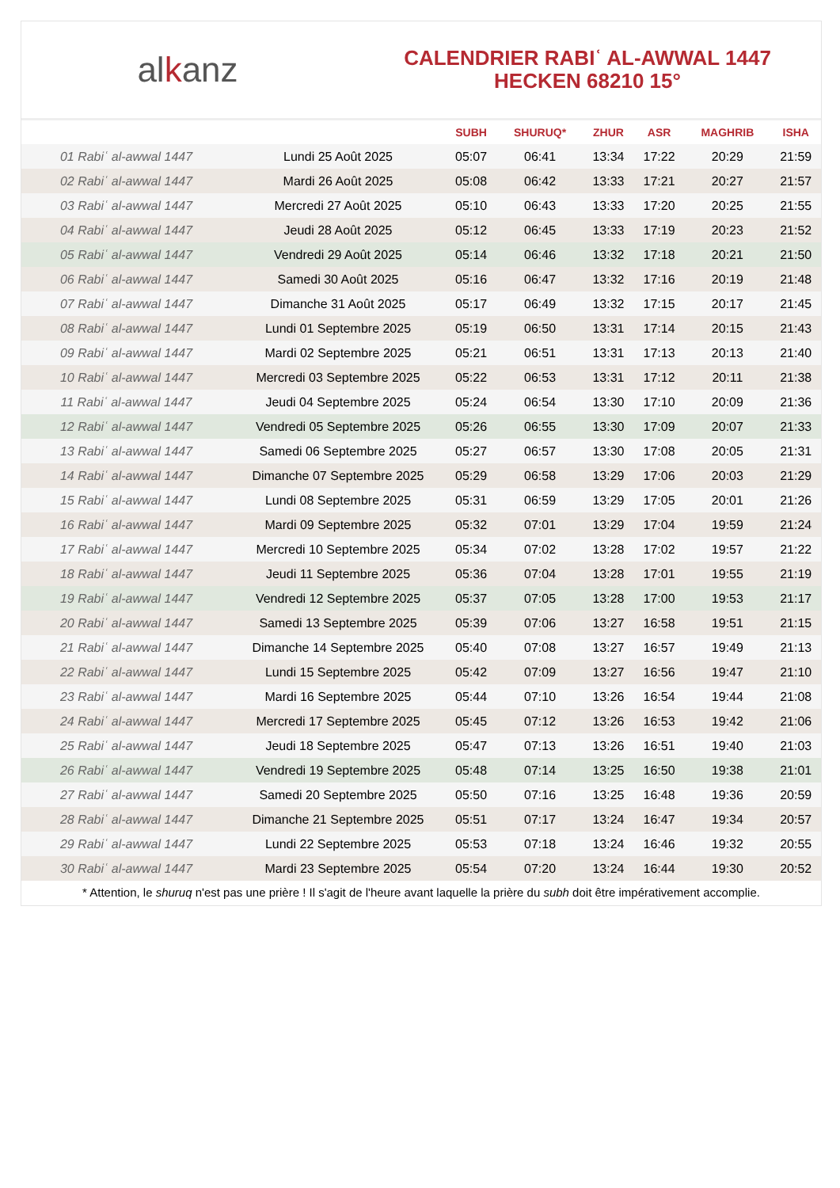alkanz
CALENDRIER RABIʿ AL-AWWAL 1447
HECKEN 68210 15°
| | | SUBH | SHURUQ* | ZHUR | ASR | MAGHRIB | ISHA |
| --- | --- | --- | --- | --- | --- | --- | --- |
| 01 Rabiʿ al-awwal 1447 | Lundi 25 Août 2025 | 05:07 | 06:41 | 13:34 | 17:22 | 20:29 | 21:59 |
| 02 Rabiʿ al-awwal 1447 | Mardi 26 Août 2025 | 05:08 | 06:42 | 13:33 | 17:21 | 20:27 | 21:57 |
| 03 Rabiʿ al-awwal 1447 | Mercredi 27 Août 2025 | 05:10 | 06:43 | 13:33 | 17:20 | 20:25 | 21:55 |
| 04 Rabiʿ al-awwal 1447 | Jeudi 28 Août 2025 | 05:12 | 06:45 | 13:33 | 17:19 | 20:23 | 21:52 |
| 05 Rabiʿ al-awwal 1447 | Vendredi 29 Août 2025 | 05:14 | 06:46 | 13:32 | 17:18 | 20:21 | 21:50 |
| 06 Rabiʿ al-awwal 1447 | Samedi 30 Août 2025 | 05:16 | 06:47 | 13:32 | 17:16 | 20:19 | 21:48 |
| 07 Rabiʿ al-awwal 1447 | Dimanche 31 Août 2025 | 05:17 | 06:49 | 13:32 | 17:15 | 20:17 | 21:45 |
| 08 Rabiʿ al-awwal 1447 | Lundi 01 Septembre 2025 | 05:19 | 06:50 | 13:31 | 17:14 | 20:15 | 21:43 |
| 09 Rabiʿ al-awwal 1447 | Mardi 02 Septembre 2025 | 05:21 | 06:51 | 13:31 | 17:13 | 20:13 | 21:40 |
| 10 Rabiʿ al-awwal 1447 | Mercredi 03 Septembre 2025 | 05:22 | 06:53 | 13:31 | 17:12 | 20:11 | 21:38 |
| 11 Rabiʿ al-awwal 1447 | Jeudi 04 Septembre 2025 | 05:24 | 06:54 | 13:30 | 17:10 | 20:09 | 21:36 |
| 12 Rabiʿ al-awwal 1447 | Vendredi 05 Septembre 2025 | 05:26 | 06:55 | 13:30 | 17:09 | 20:07 | 21:33 |
| 13 Rabiʿ al-awwal 1447 | Samedi 06 Septembre 2025 | 05:27 | 06:57 | 13:30 | 17:08 | 20:05 | 21:31 |
| 14 Rabiʿ al-awwal 1447 | Dimanche 07 Septembre 2025 | 05:29 | 06:58 | 13:29 | 17:06 | 20:03 | 21:29 |
| 15 Rabiʿ al-awwal 1447 | Lundi 08 Septembre 2025 | 05:31 | 06:59 | 13:29 | 17:05 | 20:01 | 21:26 |
| 16 Rabiʿ al-awwal 1447 | Mardi 09 Septembre 2025 | 05:32 | 07:01 | 13:29 | 17:04 | 19:59 | 21:24 |
| 17 Rabiʿ al-awwal 1447 | Mercredi 10 Septembre 2025 | 05:34 | 07:02 | 13:28 | 17:02 | 19:57 | 21:22 |
| 18 Rabiʿ al-awwal 1447 | Jeudi 11 Septembre 2025 | 05:36 | 07:04 | 13:28 | 17:01 | 19:55 | 21:19 |
| 19 Rabiʿ al-awwal 1447 | Vendredi 12 Septembre 2025 | 05:37 | 07:05 | 13:28 | 17:00 | 19:53 | 21:17 |
| 20 Rabiʿ al-awwal 1447 | Samedi 13 Septembre 2025 | 05:39 | 07:06 | 13:27 | 16:58 | 19:51 | 21:15 |
| 21 Rabiʿ al-awwal 1447 | Dimanche 14 Septembre 2025 | 05:40 | 07:08 | 13:27 | 16:57 | 19:49 | 21:13 |
| 22 Rabiʿ al-awwal 1447 | Lundi 15 Septembre 2025 | 05:42 | 07:09 | 13:27 | 16:56 | 19:47 | 21:10 |
| 23 Rabiʿ al-awwal 1447 | Mardi 16 Septembre 2025 | 05:44 | 07:10 | 13:26 | 16:54 | 19:44 | 21:08 |
| 24 Rabiʿ al-awwal 1447 | Mercredi 17 Septembre 2025 | 05:45 | 07:12 | 13:26 | 16:53 | 19:42 | 21:06 |
| 25 Rabiʿ al-awwal 1447 | Jeudi 18 Septembre 2025 | 05:47 | 07:13 | 13:26 | 16:51 | 19:40 | 21:03 |
| 26 Rabiʿ al-awwal 1447 | Vendredi 19 Septembre 2025 | 05:48 | 07:14 | 13:25 | 16:50 | 19:38 | 21:01 |
| 27 Rabiʿ al-awwal 1447 | Samedi 20 Septembre 2025 | 05:50 | 07:16 | 13:25 | 16:48 | 19:36 | 20:59 |
| 28 Rabiʿ al-awwal 1447 | Dimanche 21 Septembre 2025 | 05:51 | 07:17 | 13:24 | 16:47 | 19:34 | 20:57 |
| 29 Rabiʿ al-awwal 1447 | Lundi 22 Septembre 2025 | 05:53 | 07:18 | 13:24 | 16:46 | 19:32 | 20:55 |
| 30 Rabiʿ al-awwal 1447 | Mardi 23 Septembre 2025 | 05:54 | 07:20 | 13:24 | 16:44 | 19:30 | 20:52 |
* Attention, le shuruq n'est pas une prière ! Il s'agit de l'heure avant laquelle la prière du subh doit être impérativement accomplie.